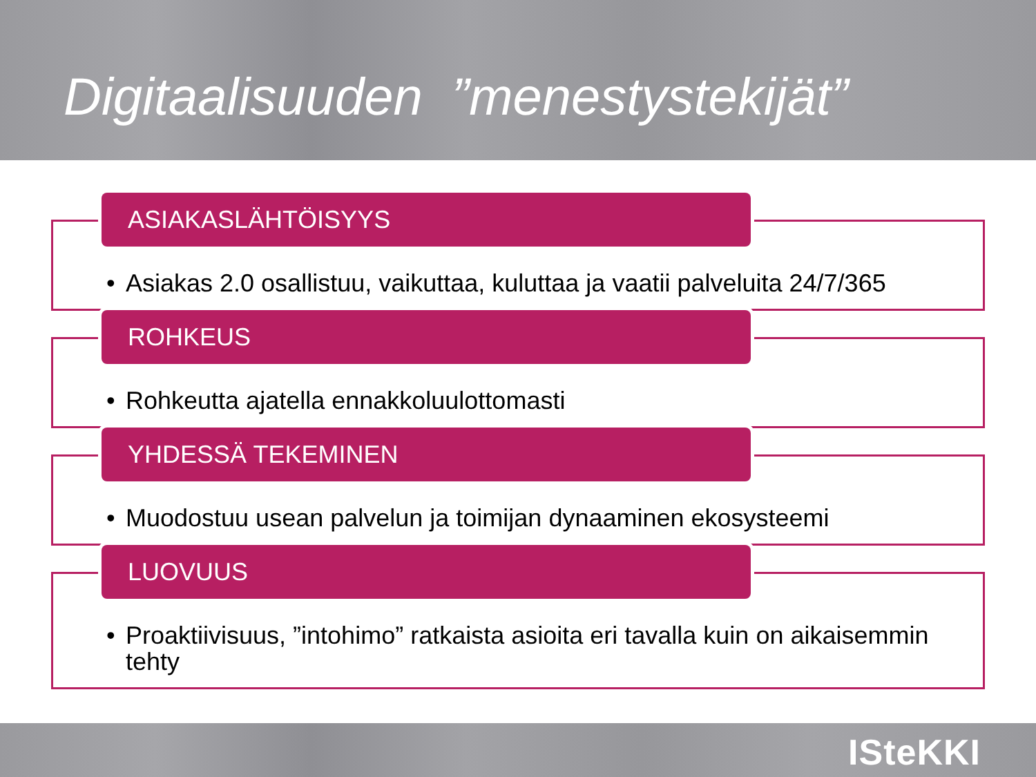Digitaalisuuden ”menestystekijät”
ASIAKASLÄHTÖISYYS
• Asiakas 2.0 osallistuu, vaikuttaa, kuluttaa ja vaatii palveluita 24/7/365
ROHKEUS
• Rohkeutta ajatella ennakkoluulottomasti
YHDESSÄ TEKEMINEN
• Muodostuu usean palvelun ja toimijan dynaaminen ekosysteemi
LUOVUUS
• Proaktiivisuus, ”intohimo” ratkaista asioita eri tavalla kuin on aikaisemmin tehty
ISteKKI